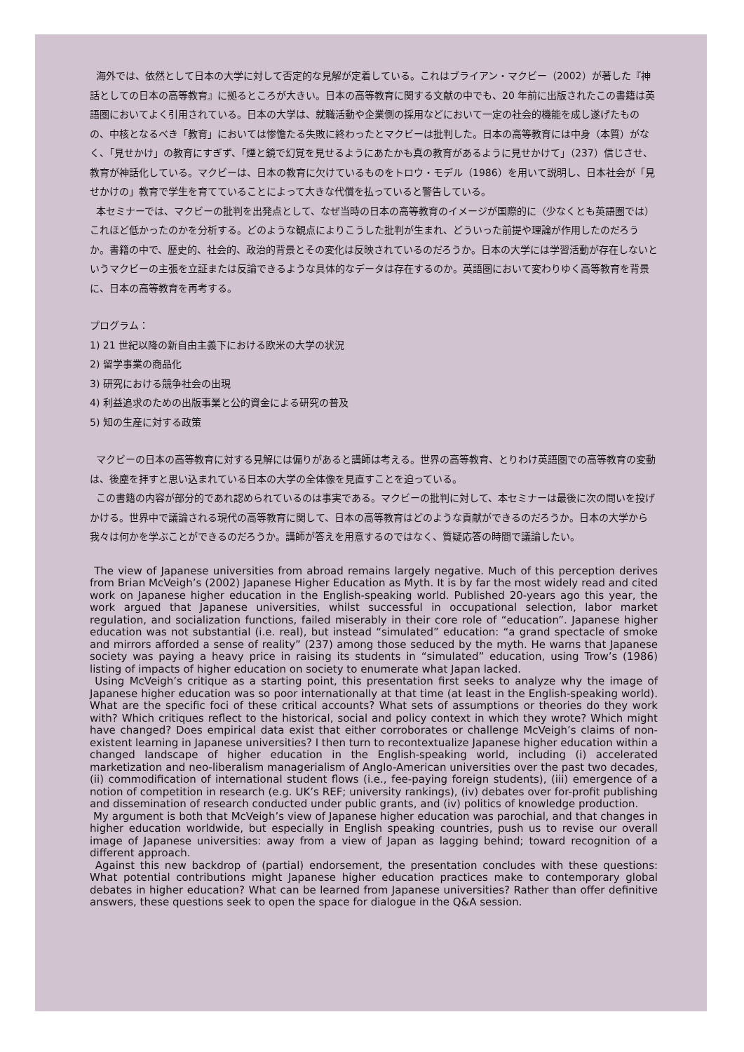海外では、依然として日本の大学に対して否定的な見解が定着している。これはブライアン・マクビー（2002）が著した『神話としての日本の高等教育』に拠るところが大きい。日本の高等教育に関する文献の中でも、20 年前に出版されたこの書籍は英語圏においてよく引用されている。日本の大学は、就職活動や企業側の採用などにおいて一定の社会的機能を成し遂げたものの、中核となるべき「教育」においては惨憺たる失敗に終わったとマクビーは批判した。日本の高等教育には中身（本質）がなく、「見せかけ」の教育にすぎず、「煙と鏡で幻覚を見せるようにあたかも真の教育があるように見せかけて」（237）信じさせ、教育が神話化している。マクビーは、日本の教育に欠けているものをトロウ・モデル（1986）を用いて説明し、日本社会が「見せかけの」教育で学生を育てていることによって大きな代償を払っていると警告している。
本セミナーでは、マクビーの批判を出発点として、なぜ当時の日本の高等教育のイメージが国際的に（少なくとも英語圏では）これほど低かったのかを分析する。どのような観点によりこうした批判が生まれ、どういった前提や理論が作用したのだろうか。書籍の中で、歴史的、社会的、政治的背景とその変化は反映されているのだろうか。日本の大学には学習活動が存在しないというマクビーの主張を立証または反論できるような具体的なデータは存在するのか。英語圏において変わりゆく高等教育を背景に、日本の高等教育を再考する。
プログラム：
1) 21 世紀以降の新自由主義下における欧米の大学の状況
2) 留学事業の商品化
3) 研究における競争社会の出現
4) 利益追求のための出版事業と公的資金による研究の普及
5) 知の生産に対する政策
マクビーの日本の高等教育に対する見解には偏りがあると講師は考える。世界の高等教育、とりわけ英語圏での高等教育の変動は、後塵を拝すと思い込まれている日本の大学の全体像を見直すことを迫っている。
この書籍の内容が部分的であれ認められているのは事実である。マクビーの批判に対して、本セミナーは最後に次の問いを投げかける。世界中で議論される現代の高等教育に関して、日本の高等教育はどのような貢献ができるのだろうか。日本の大学から我々は何かを学ぶことができるのだろうか。講師が答えを用意するのではなく、質疑応答の時間で議論したい。
The view of Japanese universities from abroad remains largely negative. Much of this perception derives from Brian McVeigh’s (2002) Japanese Higher Education as Myth. It is by far the most widely read and cited work on Japanese higher education in the English-speaking world. Published 20-years ago this year, the work argued that Japanese universities, whilst successful in occupational selection, labor market regulation, and socialization functions, failed miserably in their core role of “education”. Japanese higher education was not substantial (i.e. real), but instead “simulated” education: “a grand spectacle of smoke and mirrors afforded a sense of reality” (237) among those seduced by the myth. He warns that Japanese society was paying a heavy price in raising its students in “simulated” education, using Trow’s (1986) listing of impacts of higher education on society to enumerate what Japan lacked.
Using McVeigh’s critique as a starting point, this presentation first seeks to analyze why the image of Japanese higher education was so poor internationally at that time (at least in the English-speaking world). What are the specific foci of these critical accounts? What sets of assumptions or theories do they work with? Which critiques reflect to the historical, social and policy context in which they wrote? Which might have changed? Does empirical data exist that either corroborates or challenge McVeigh’s claims of non-existent learning in Japanese universities? I then turn to recontextualize Japanese higher education within a changed landscape of higher education in the English-speaking world, including (i) accelerated marketization and neo-liberalism managerialism of Anglo-American universities over the past two decades, (ii) commodification of international student flows (i.e., fee-paying foreign students), (iii) emergence of a notion of competition in research (e.g. UK’s REF; university rankings), (iv) debates over for-profit publishing and dissemination of research conducted under public grants, and (iv) politics of knowledge production.
My argument is both that McVeigh’s view of Japanese higher education was parochial, and that changes in higher education worldwide, but especially in English speaking countries, push us to revise our overall image of Japanese universities: away from a view of Japan as lagging behind; toward recognition of a different approach.
Against this new backdrop of (partial) endorsement, the presentation concludes with these questions: What potential contributions might Japanese higher education practices make to contemporary global debates in higher education? What can be learned from Japanese universities? Rather than offer definitive answers, these questions seek to open the space for dialogue in the Q&A session.